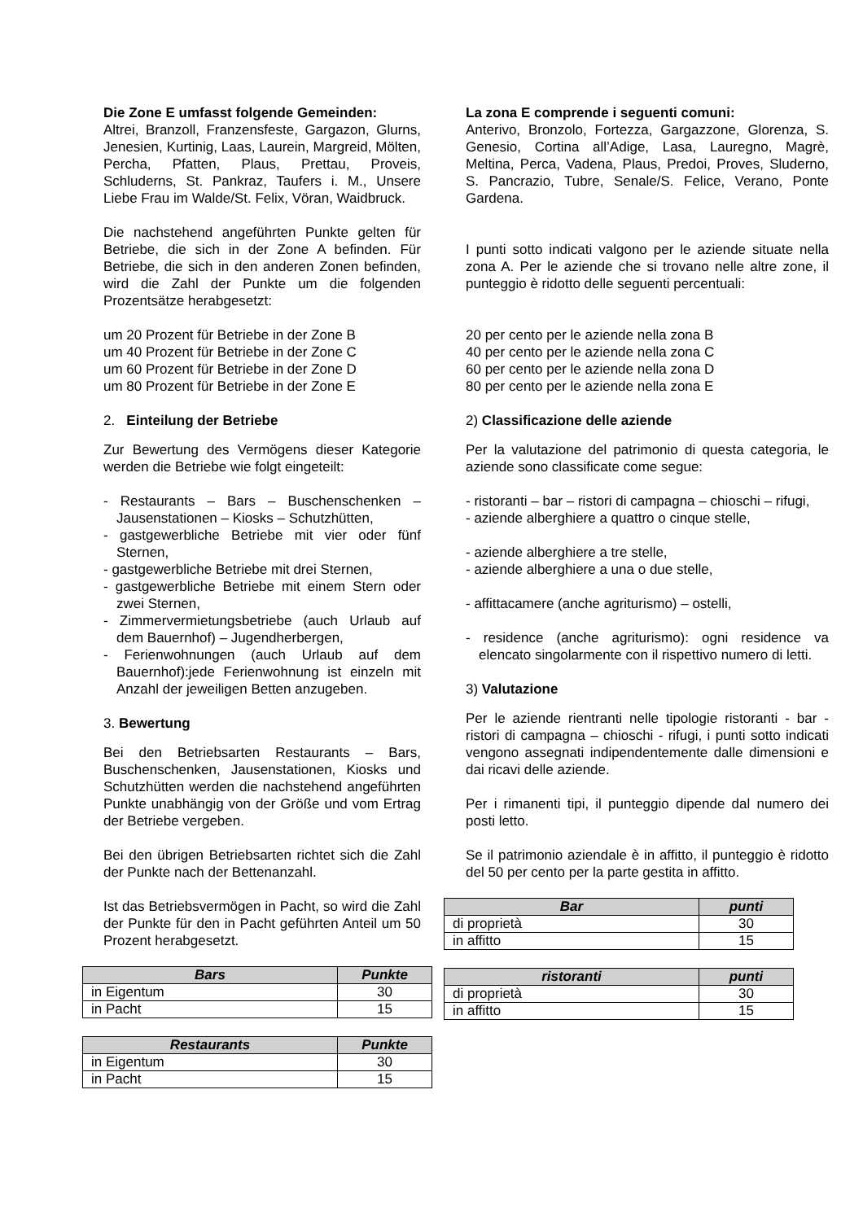Die Zone E umfasst folgende Gemeinden:
Altrei, Branzoll, Franzensfeste, Gargazon, Glurns, Jenesien, Kurtinig, Laas, Laurein, Margreid, Mölten, Percha, Pfatten, Plaus, Prettau, Proveis, Schluderns, St. Pankraz, Taufers i. M., Unsere Liebe Frau im Walde/St. Felix, Vöran, Waidbruck.
Die nachstehend angeführten Punkte gelten für Betriebe, die sich in der Zone A befinden. Für Betriebe, die sich in den anderen Zonen befinden, wird die Zahl der Punkte um die folgenden Prozentsätze herabgesetzt:
um 20 Prozent für Betriebe in der Zone B
um 40 Prozent für Betriebe in der Zone C
um 60 Prozent für Betriebe in der Zone D
um 80 Prozent für Betriebe in der Zone E
2. Einteilung der Betriebe
Zur Bewertung des Vermögens dieser Kategorie werden die Betriebe wie folgt eingeteilt:
- Restaurants – Bars – Buschenschenken – Jausenstationen – Kiosks – Schutzhütten,
- gastgewerbliche Betriebe mit vier oder fünf Sternen,
- gastgewerbliche Betriebe mit drei Sternen,
- gastgewerbliche Betriebe mit einem Stern oder zwei Sternen,
- Zimmervermietungsbetriebe (auch Urlaub auf dem Bauernhof) – Jugendherbergen,
- Ferienwohnungen (auch Urlaub auf dem Bauernhof):jede Ferienwohnung ist einzeln mit Anzahl der jeweiligen Betten anzugeben.
3. Bewertung
Bei den Betriebsarten Restaurants – Bars, Buschenschenken, Jausenstationen, Kiosks und Schutzhütten werden die nachstehend angeführten Punkte unabhängig von der Größe und vom Ertrag der Betriebe vergeben.
Bei den übrigen Betriebsarten richtet sich die Zahl der Punkte nach der Bettenanzahl.
Ist das Betriebsvermögen in Pacht, so wird die Zahl der Punkte für den in Pacht geführten Anteil um 50 Prozent herabgesetzt.
| Bars | Punkte |
| --- | --- |
| in Eigentum | 30 |
| in Pacht | 15 |
| Restaurants | Punkte |
| --- | --- |
| in Eigentum | 30 |
| in Pacht | 15 |
La zona E comprende i seguenti comuni:
Anterivo, Bronzolo, Fortezza, Gargazzone, Glorenza, S. Genesio, Cortina all’Adige, Lasa, Lauregno, Magrè, Meltina, Perca, Vadena, Plaus, Predoi, Proves, Sluderno, S. Pancrazio, Tubre, Senale/S. Felice, Verano, Ponte Gardena.
I punti sotto indicati valgono per le aziende situate nella zona A. Per le aziende che si trovano nelle altre zone, il punteggio è ridotto delle seguenti percentuali:
20 per cento per le aziende nella zona B
40 per cento per le aziende nella zona C
60 per cento per le aziende nella zona D
80 per cento per le aziende nella zona E
2) Classificazione delle aziende
Per la valutazione del patrimonio di questa categoria, le aziende sono classificate come segue:
- ristoranti – bar – ristori di campagna – chioschi – rifugi,
- aziende alberghiere a quattro o cinque stelle,
- aziende alberghiere a tre stelle,
- aziende alberghiere a una o due stelle,
- affittacamere (anche agriturismo) – ostelli,
- residence (anche agriturismo): ogni residence va elencato singolarmente con il rispettivo numero di letti.
3) Valutazione
Per le aziende rientranti nelle tipologie ristoranti - bar - ristori di campagna – chioschi - rifugi, i punti sotto indicati vengono assegnati indipendentemente dalle dimensioni e dai ricavi delle aziende.
Per i rimanenti tipi, il punteggio dipende dal numero dei posti letto.
Se il patrimonio aziendale è in affitto, il punteggio è ridotto del 50 per cento per la parte gestita in affitto.
| Bar | punti |
| --- | --- |
| di proprietà | 30 |
| in affitto | 15 |
| ristoranti | punti |
| --- | --- |
| di proprietà | 30 |
| in affitto | 15 |